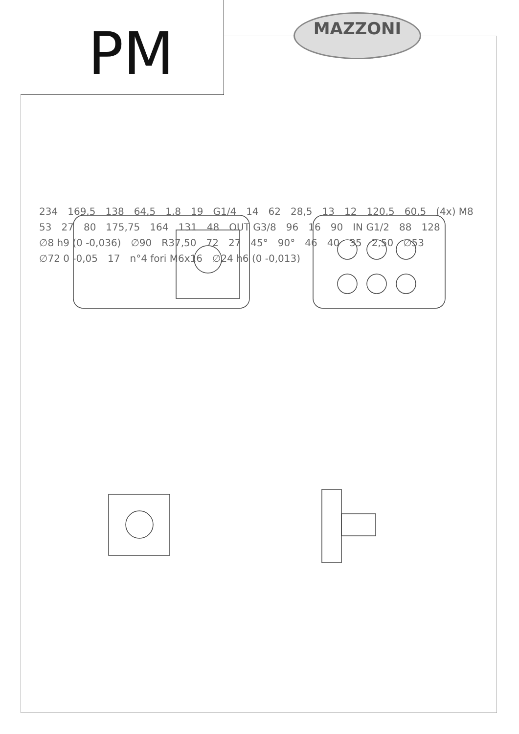PM
MAZZONI
234 169,5 138 64,5 1,8 19 G1/4 14 62 28,5 13 12 120,5 60,5 (4x) M8 53 27 80 175,75 164 131 48 OUT G3/8 96 16 90 IN G1/2 88 128 ∅8 h9 (0 -0,036) ∅90 R37,50 72 27 45° 90° 46 40 35 2,50 ∅53 ∅72 0 -0,05 17 n°4 fori M6x16 ∅24 h6 (0 -0,013)